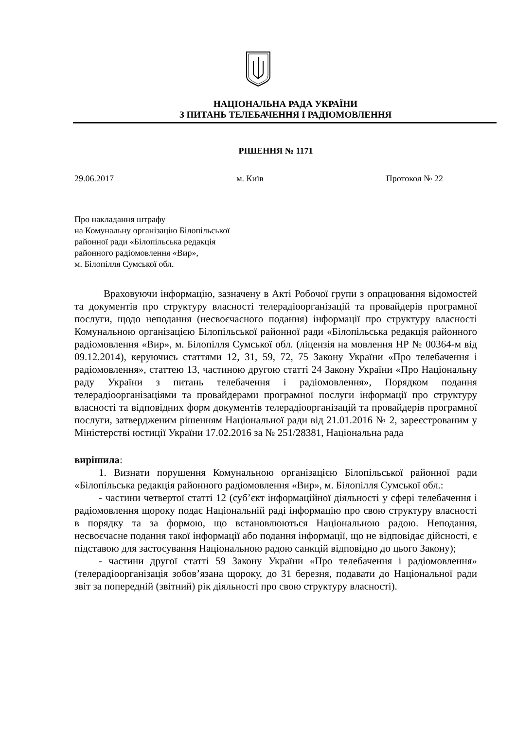НАЦІОНАЛЬНА РАДА УКРАЇНИ
З ПИТАНЬ ТЕЛЕБАЧЕННЯ І РАДІОМОВЛЕННЯ
РІШЕННЯ № 1171
29.06.2017 м. Київ Протокол № 22
Про накладання штрафу
на Комунальну організацію Білопільської
районної ради «Білопільська редакція
районного радіомовлення «Вир»,
м. Білопілля Сумської обл.
Враховуючи інформацію, зазначену в Акті Робочої групи з опрацювання відомостей та документів про структуру власності телерадіоорганізацій та провайдерів програмної послуги, щодо неподання (несвоєчасного подання) інформації про структуру власності Комунальною організацією Білопільської районної ради «Білопільська редакція районного радіомовлення «Вир», м. Білопілля Сумської обл. (ліцензія на мовлення НР № 00364-м від 09.12.2014), керуючись статтями 12, 31, 59, 72, 75 Закону України «Про телебачення і радіомовлення», статтею 13, частиною другою статті 24 Закону України «Про Національну раду України з питань телебачення і радіомовлення», Порядком подання телерадіоорганізаціями та провайдерами програмної послуги інформації про структуру власності та відповідних форм документів телерадіоорганізацій та провайдерів програмної послуги, затвердженим рішенням Національної ради від 21.01.2016 № 2, зареєстрованим у Міністерстві юстиції України 17.02.2016 за № 251/28381, Національна рада
вирішила:
1. Визнати порушення Комунальною організацією Білопільської районної ради «Білопільська редакція районного радіомовлення «Вир», м. Білопілля Сумської обл.:
- частини четвертої статті 12 (суб’єкт інформаційної діяльності у сфері телебачення і радіомовлення щороку подає Національній раді інформацію про свою структуру власності в порядку та за формою, що встановлюються Національною радою. Неподання, несвоєчасне подання такої інформації або подання інформації, що не відповідає дійсності, є підставою для застосування Національною радою санкцій відповідно до цього Закону);
- частини другої статті 59 Закону України «Про телебачення і радіомовлення» (телерадіоорганізація зобов’язана щороку, до 31 березня, подавати до Національної ради звіт за попередній (звітний) рік діяльності про свою структуру власності).